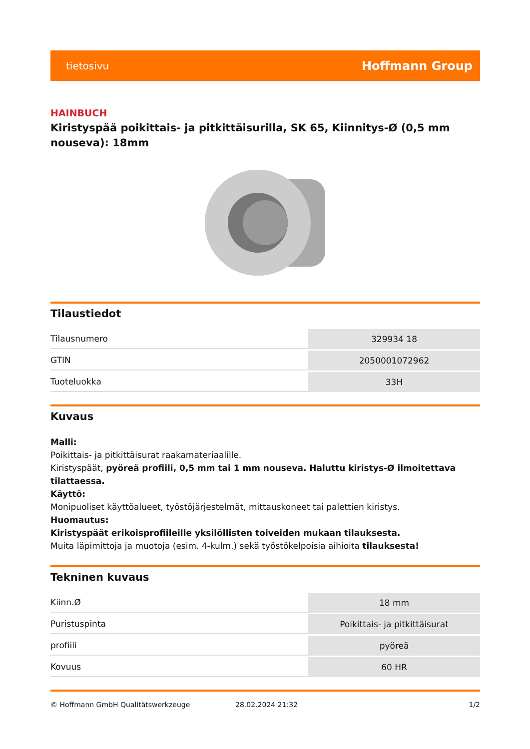tietosivu Hoffmann Group
HAINBUCH
Kiristyspää poikittais- ja pitkittäisurilla, SK 65, Kiinnitys-Ø (0,5 mm nouseva): 18mm
Tilaustiedot
| Tilausnumero | 329934 18 |
| GTIN | 2050001072962 |
| Tuoteluokka | 33H |
Kuvaus
Malli:
Poikittais- ja pitkittäisurat raakamateriaalille.
Kiristyspäät, pyöreä profiili, 0,5 mm tai 1 mm nouseva. Haluttu kiristys-Ø ilmoitettava tilattaessa.
Käyttö:
Monipuoliset käyttöalueet, työstöjärjestelmät, mittauskoneet tai palettien kiristys.
Huomautus:
Kiristyspäät erikoisprofiileille yksilöllisten toiveiden mukaan tilauksesta.
Muita läpimittoja ja muotoja (esim. 4-kulm.) sekä työstökelpoisia aihioita tilauksesta!
Tekninen kuvaus
| Kiinn.Ø | 18 mm |
| Puristuspinta | Poikittais- ja pitkittäisurat |
| profiili | pyöreä |
| Kovuus | 60 HR |
© Hoffmann GmbH Qualitätswerkzeuge 28.02.2024 21:32 1/2